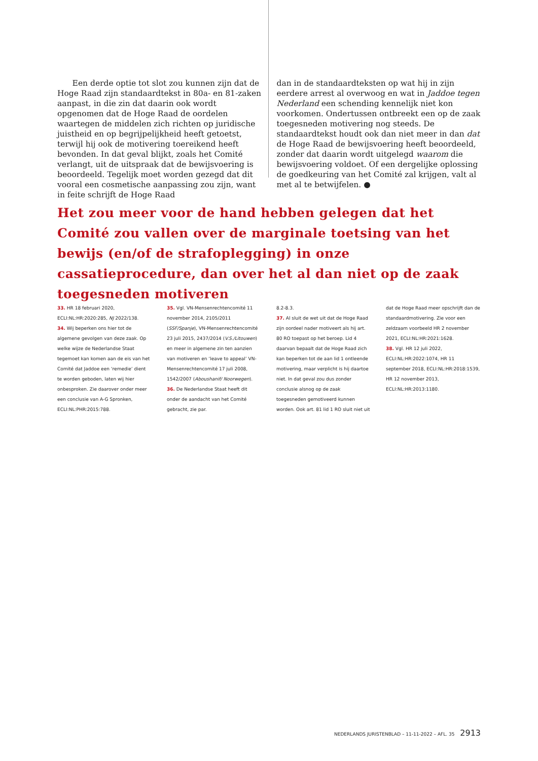Een derde optie tot slot zou kunnen zijn dat de Hoge Raad zijn standaardtekst in 80a- en 81-zaken aanpast, in die zin dat daarin ook wordt opgenomen dat de Hoge Raad de oordelen waartegen de middelen zich richten op juridische juistheid en op begrijpelijkheid heeft getoetst, terwijl hij ook de motivering toereikend heeft bevonden. In dat geval blijkt, zoals het Comité verlangt, uit de uitspraak dat de bewijsvoering is beoordeeld. Tegelijk moet worden gezegd dat dit vooral een cosmetische aanpassing zou zijn, want in feite schrijft de Hoge Raad
dan in de standaardteksten op wat hij in zijn eerdere arrest al overwoog en wat in Jaddoe tegen Nederland een schending kennelijk niet kon voorkomen. Ondertussen ontbreekt een op de zaak toegesneden motivering nog steeds. De standaardtekst houdt ook dan niet meer in dan dat de Hoge Raad de bewijsvoering heeft beoordeeld, zonder dat daarin wordt uitgelegd waarom die bewijsvoering voldoet. Of een dergelijke oplossing de goedkeuring van het Comité zal krijgen, valt al met al te betwijfelen. ●
Het zou meer voor de hand hebben gelegen dat het Comité zou vallen over de marginale toetsing van het bewijs (en/of de strafoplegging) in onze cassatieprocedure, dan over het al dan niet op de zaak toegesneden motiveren
33. HR 18 februari 2020, ECLI:NL:HR:2020:285, NJ 2022/138.
34. Wij beperken ons hier tot de algemene gevolgen van deze zaak. Op welke wijze de Nederlandse Staat tegemoet kan komen aan de eis van het Comité dat Jaddoe een ‘remedie’ dient te worden geboden, laten wij hier onbesproken. Zie daarover onder meer een conclusie van A-G Spronken, ECLI:NL:PHR:2015:788.
35. Vgl. VN-Mensenrechtencomité 11 november 2014, 2105/2011 (SSF/Spanje), VN-Mensenrechtencomité 23 juli 2015, 2437/2014 (V.S./Litouwen) en meer in algemene zin ten aanzien van motiveren en ‘leave to appeal’ VN-Mensenrechtencomité 17 juli 2008, 1542/2007 (Aboushanif/ Noorwegen).
36. De Nederlandse Staat heeft dit onder de aandacht van het Comité gebracht, zie par.
8.2-8.3.
37. Al sluit de wet uit dat de Hoge Raad zijn oordeel nader motiveert als hij art. 80 RO toepast op het beroep. Lid 4 daarvan bepaalt dat de Hoge Raad zich kan beperken tot de aan lid 1 ontleende motivering, maar verplicht is hij daartoe niet. In dat geval zou dus zonder conclusie alsnog op de zaak toegesneden gemotiveerd kunnen worden. Ook art. 81 lid 1 RO sluit niet uit
dat de Hoge Raad meer opschrijft dan de standaardmotivering. Zie voor een zeldzaam voorbeeld HR 2 november 2021, ECLI:NL:HR:2021:1628.
38. Vgl. HR 12 juli 2022, ECLI:NL:HR:2022:1074, HR 11 september 2018, ECLI:NL:HR:2018:1539, HR 12 november 2013, ECLI:NL:HR:2013:1180.
NEDERLANDS JURISTENBLAD – 11-11-2022 – AFL. 35 2913